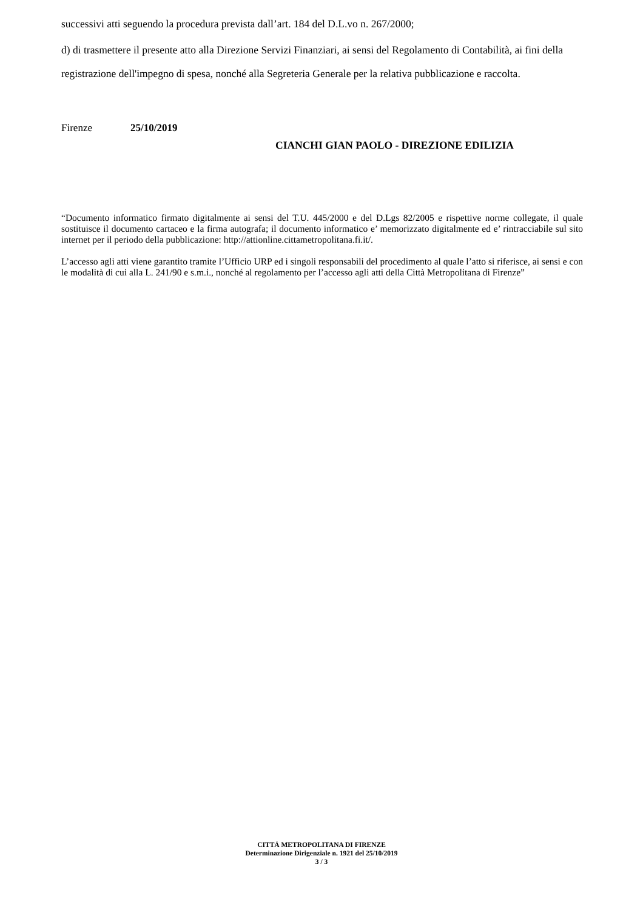successivi atti seguendo la procedura prevista dall’art. 184 del D.L.vo n. 267/2000;
d) di trasmettere il presente atto alla Direzione Servizi Finanziari, ai sensi del Regolamento di Contabilità, ai fini della registrazione dell'impegno di spesa, nonché alla Segreteria Generale per la relativa pubblicazione e raccolta.
Firenze 25/10/2019
CIANCHI GIAN PAOLO - DIREZIONE EDILIZIA
“Documento informatico firmato digitalmente ai sensi del T.U. 445/2000 e del D.Lgs 82/2005 e rispettive norme collegate, il quale sostituisce il documento cartaceo e la firma autografa; il documento informatico e’ memorizzato digitalmente ed e’ rintracciabile sul sito internet per il periodo della pubblicazione: http://attionline.cittametropolitana.fi.it/.
L’accesso agli atti viene garantito tramite l’Ufficio URP ed i singoli responsabili del procedimento al quale l’atto si riferisce, ai sensi e con le modalità di cui alla L. 241/90 e s.m.i., nonché al regolamento per l’accesso agli atti della Città Metropolitana di Firenze”
CITTÁ METROPOLITANA DI FIRENZE
Determinazione Dirigenziale n. 1921 del 25/10/2019
3 / 3